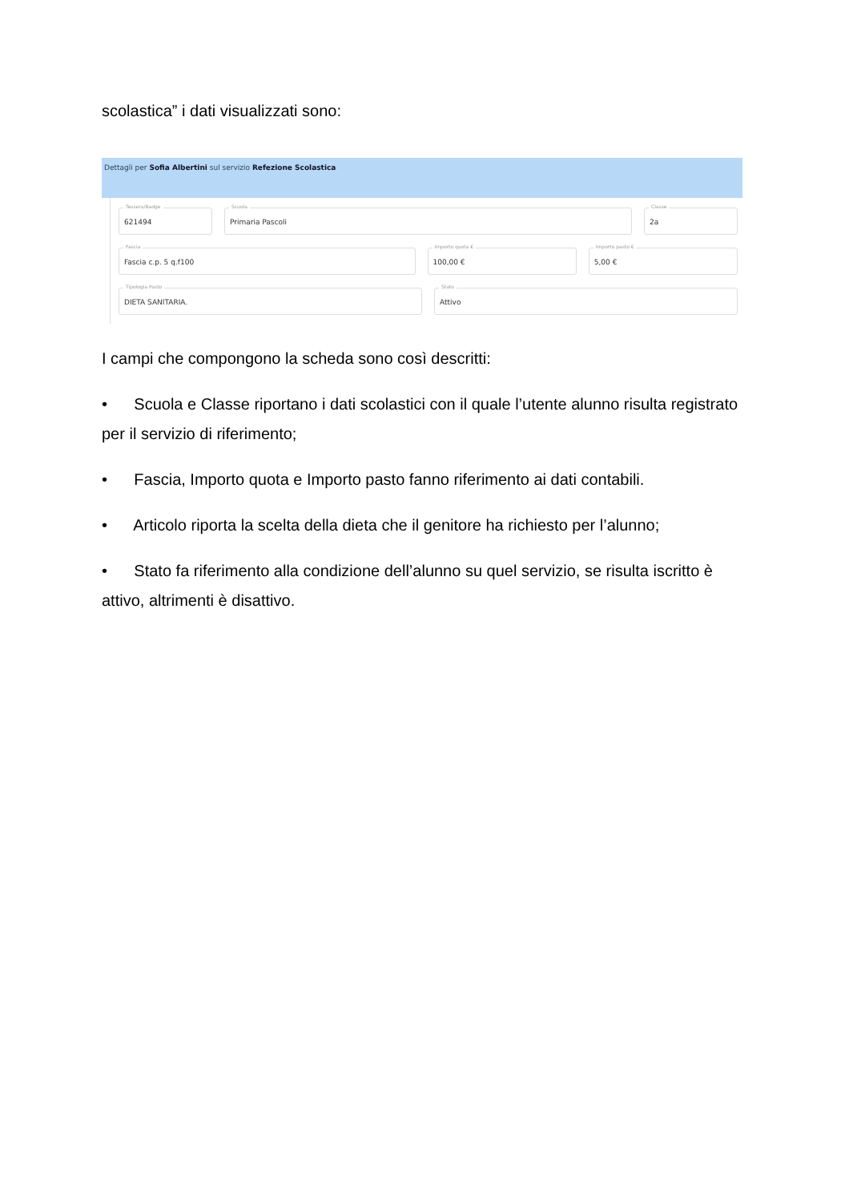scolastica” i dati visualizzati sono:
Dettagli per Sofia Albertini sul servizio Refezione Scolastica
Tessera/Badge
621494
Scuola
Primaria Pascoli
Classe
2a
Fascia
Fascia c.p. 5 q.f100
Importo quota €
100,00 €
Importo pasto €
5,00 €
Tipologia Pasto
DIETA SANITARIA.
Stato
Attivo
I campi che compongono la scheda sono così descritti:
• Scuola e Classe riportano i dati scolastici con il quale l’utente alunno risulta registrato per il servizio di riferimento;
• Fascia, Importo quota e Importo pasto fanno riferimento ai dati contabili.
• Articolo riporta la scelta della dieta che il genitore ha richiesto per l’alunno;
• Stato fa riferimento alla condizione dell’alunno su quel servizio, se risulta iscritto è attivo, altrimenti è disattivo.